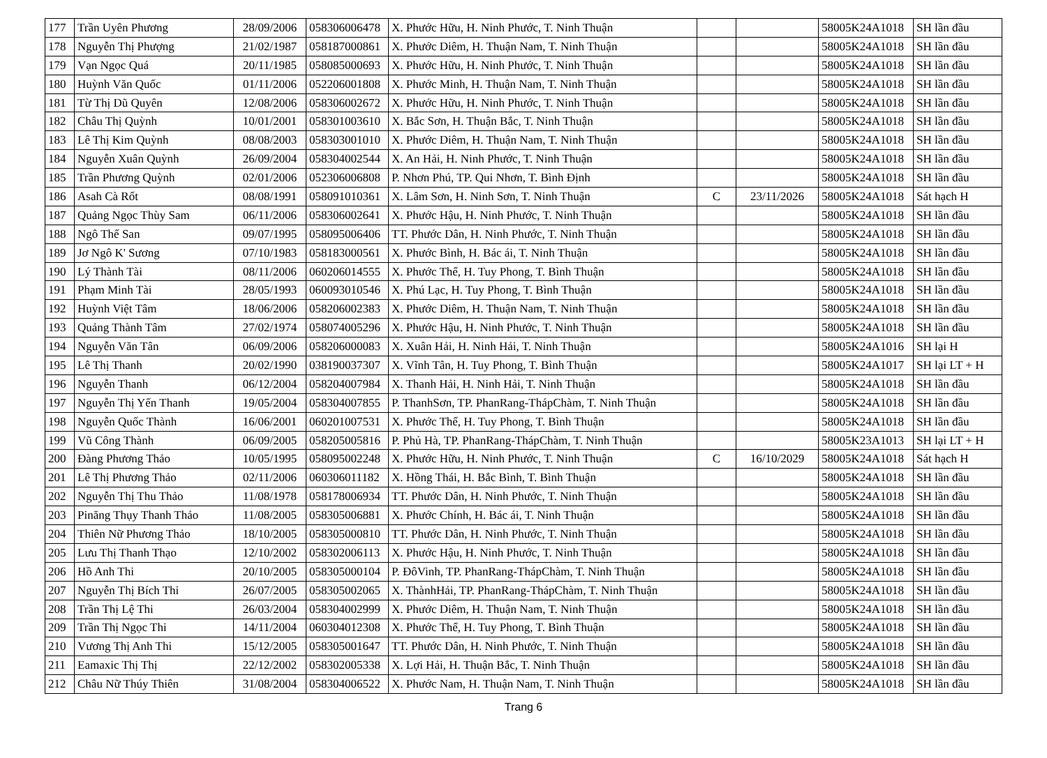| 177 | Trần Uyên Phương | 28/09/2006 | 058306006478 | X. Phước Hữu, H. Ninh Phước, T. Ninh Thuận | | | 58005K24A1018 | SH lần đầu |
| 178 | Nguyễn Thị Phượng | 21/02/1987 | 058187000861 | X. Phước Diêm, H. Thuận Nam, T. Ninh Thuận | | | 58005K24A1018 | SH lần đầu |
| 179 | Vạn Ngọc Quá | 20/11/1985 | 058085000693 | X. Phước Hữu, H. Ninh Phước, T. Ninh Thuận | | | 58005K24A1018 | SH lần đầu |
| 180 | Huỳnh Văn Quốc | 01/11/2006 | 052206001808 | X. Phước Minh, H. Thuận Nam, T. Ninh Thuận | | | 58005K24A1018 | SH lần đầu |
| 181 | Từ Thị Dũ Quyên | 12/08/2006 | 058306002672 | X. Phước Hữu, H. Ninh Phước, T. Ninh Thuận | | | 58005K24A1018 | SH lần đầu |
| 182 | Châu Thị Quỳnh | 10/01/2001 | 058301003610 | X. Bắc Sơn, H. Thuận Bắc, T. Ninh Thuận | | | 58005K24A1018 | SH lần đầu |
| 183 | Lê Thị Kim Quỳnh | 08/08/2003 | 058303001010 | X. Phước Diêm, H. Thuận Nam, T. Ninh Thuận | | | 58005K24A1018 | SH lần đầu |
| 184 | Nguyễn Xuân Quỳnh | 26/09/2004 | 058304002544 | X. An Hải, H. Ninh Phước, T. Ninh Thuận | | | 58005K24A1018 | SH lần đầu |
| 185 | Trần Phương Quỳnh | 02/01/2006 | 052306006808 | P. Nhơn Phú, TP. Qui Nhơn, T. Bình Định | | | 58005K24A1018 | SH lần đầu |
| 186 | Asah Cà Rốt | 08/08/1991 | 058091010361 | X. Lâm Sơn, H. Ninh Sơn, T. Ninh Thuận | C | 23/11/2026 | 58005K24A1018 | Sát hạch H |
| 187 | Quảng Ngọc Thùy Sam | 06/11/2006 | 058306002641 | X. Phước Hậu, H. Ninh Phước, T. Ninh Thuận | | | 58005K24A1018 | SH lần đầu |
| 188 | Ngô Thế San | 09/07/1995 | 058095006406 | TT. Phước Dân, H. Ninh Phước, T. Ninh Thuận | | | 58005K24A1018 | SH lần đầu |
| 189 | Jơ Ngô K' Sương | 07/10/1983 | 058183000561 | X. Phước Bình, H. Bác ái, T. Ninh Thuận | | | 58005K24A1018 | SH lần đầu |
| 190 | Lý Thành Tài | 08/11/2006 | 060206014555 | X. Phước Thể, H. Tuy Phong, T. Bình Thuận | | | 58005K24A1018 | SH lần đầu |
| 191 | Phạm Minh Tài | 28/05/1993 | 060093010546 | X. Phú Lạc, H. Tuy Phong, T. Bình Thuận | | | 58005K24A1018 | SH lần đầu |
| 192 | Huỳnh Việt Tâm | 18/06/2006 | 058206002383 | X. Phước Diêm, H. Thuận Nam, T. Ninh Thuận | | | 58005K24A1018 | SH lần đầu |
| 193 | Quảng Thành Tâm | 27/02/1974 | 058074005296 | X. Phước Hậu, H. Ninh Phước, T. Ninh Thuận | | | 58005K24A1018 | SH lần đầu |
| 194 | Nguyễn Văn Tân | 06/09/2006 | 058206000083 | X. Xuân Hải, H. Ninh Hải, T. Ninh Thuận | | | 58005K24A1016 | SH lại H |
| 195 | Lê Thị Thanh | 20/02/1990 | 038190037307 | X. Vĩnh Tân, H. Tuy Phong, T. Bình Thuận | | | 58005K24A1017 | SH lại LT + H |
| 196 | Nguyễn Thanh | 06/12/2004 | 058204007984 | X. Thanh Hải, H. Ninh Hải, T. Ninh Thuận | | | 58005K24A1018 | SH lần đầu |
| 197 | Nguyễn Thị Yến Thanh | 19/05/2004 | 058304007855 | P. ThanhSơn, TP. PhanRang-ThápChàm, T. Ninh Thuận | | | 58005K24A1018 | SH lần đầu |
| 198 | Nguyễn Quốc Thành | 16/06/2001 | 060201007531 | X. Phước Thể, H. Tuy Phong, T. Bình Thuận | | | 58005K24A1018 | SH lần đầu |
| 199 | Vũ Công Thành | 06/09/2005 | 058205005816 | P. Phủ Hà, TP. PhanRang-ThápChàm, T. Ninh Thuận | | | 58005K23A1013 | SH lại LT + H |
| 200 | Đàng Phương Thảo | 10/05/1995 | 058095002248 | X. Phước Hữu, H. Ninh Phước, T. Ninh Thuận | C | 16/10/2029 | 58005K24A1018 | Sát hạch H |
| 201 | Lê Thị Phương Thảo | 02/11/2006 | 060306011182 | X. Hồng Thái, H. Bắc Bình, T. Bình Thuận | | | 58005K24A1018 | SH lần đầu |
| 202 | Nguyễn Thị Thu Thảo | 11/08/1978 | 058178006934 | TT. Phước Dân, H. Ninh Phước, T. Ninh Thuận | | | 58005K24A1018 | SH lần đầu |
| 203 | Pinăng Thụy Thanh Thảo | 11/08/2005 | 058305006881 | X. Phước Chính, H. Bác ái, T. Ninh Thuận | | | 58005K24A1018 | SH lần đầu |
| 204 | Thiên Nữ Phương Thảo | 18/10/2005 | 058305000810 | TT. Phước Dân, H. Ninh Phước, T. Ninh Thuận | | | 58005K24A1018 | SH lần đầu |
| 205 | Lưu Thị Thanh Thạo | 12/10/2002 | 058302006113 | X. Phước Hậu, H. Ninh Phước, T. Ninh Thuận | | | 58005K24A1018 | SH lần đầu |
| 206 | Hồ Anh Thi | 20/10/2005 | 058305000104 | P. ĐôVinh, TP. PhanRang-ThápChàm, T. Ninh Thuận | | | 58005K24A1018 | SH lần đầu |
| 207 | Nguyễn Thị Bích Thi | 26/07/2005 | 058305002065 | X. ThànhHải, TP. PhanRang-ThápChàm, T. Ninh Thuận | | | 58005K24A1018 | SH lần đầu |
| 208 | Trần Thị Lệ Thi | 26/03/2004 | 058304002999 | X. Phước Diêm, H. Thuận Nam, T. Ninh Thuận | | | 58005K24A1018 | SH lần đầu |
| 209 | Trần Thị Ngọc Thi | 14/11/2004 | 060304012308 | X. Phước Thể, H. Tuy Phong, T. Bình Thuận | | | 58005K24A1018 | SH lần đầu |
| 210 | Vương Thị Anh Thi | 15/12/2005 | 058305001647 | TT. Phước Dân, H. Ninh Phước, T. Ninh Thuận | | | 58005K24A1018 | SH lần đầu |
| 211 | Eamaxic Thị Thị | 22/12/2002 | 058302005338 | X. Lợi Hải, H. Thuận Bắc, T. Ninh Thuận | | | 58005K24A1018 | SH lần đầu |
| 212 | Châu Nữ Thúy Thiên | 31/08/2004 | 058304006522 | X. Phước Nam, H. Thuận Nam, T. Ninh Thuận | | | 58005K24A1018 | SH lần đầu |
Trang 6